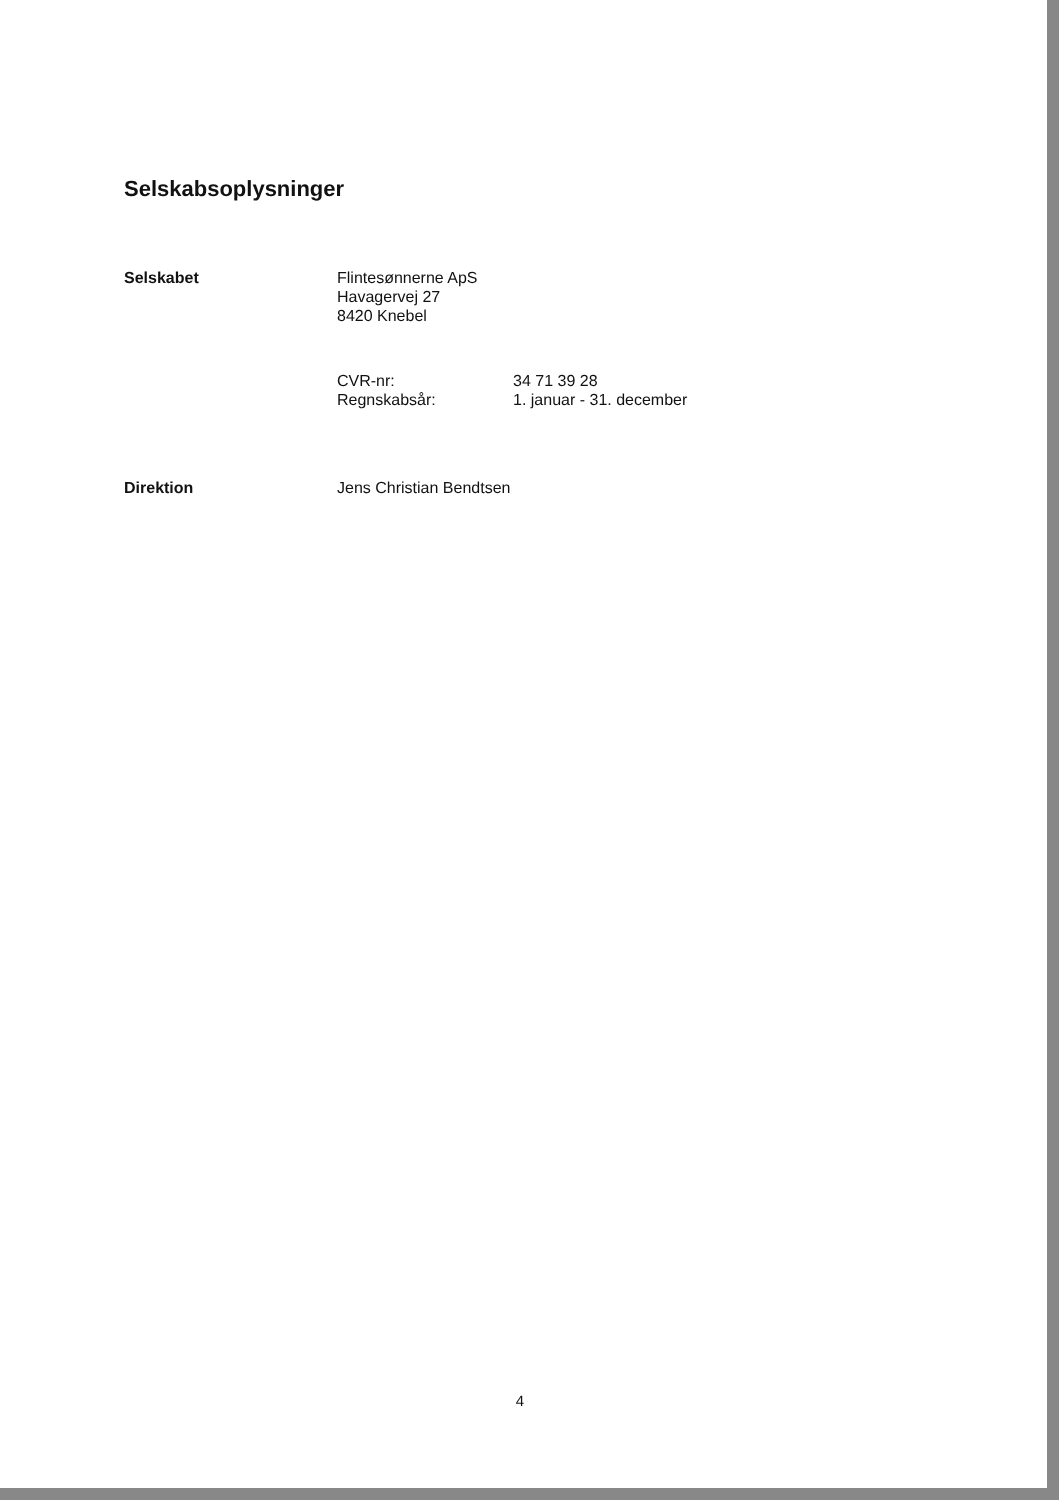Selskabsoplysninger
Selskabet Flintesønnerne ApS
Havagervej 27
8420 Knebel
CVR-nr: 34 71 39 28
Regnskabsår: 1. januar - 31. december
Direktion Jens Christian Bendtsen
4